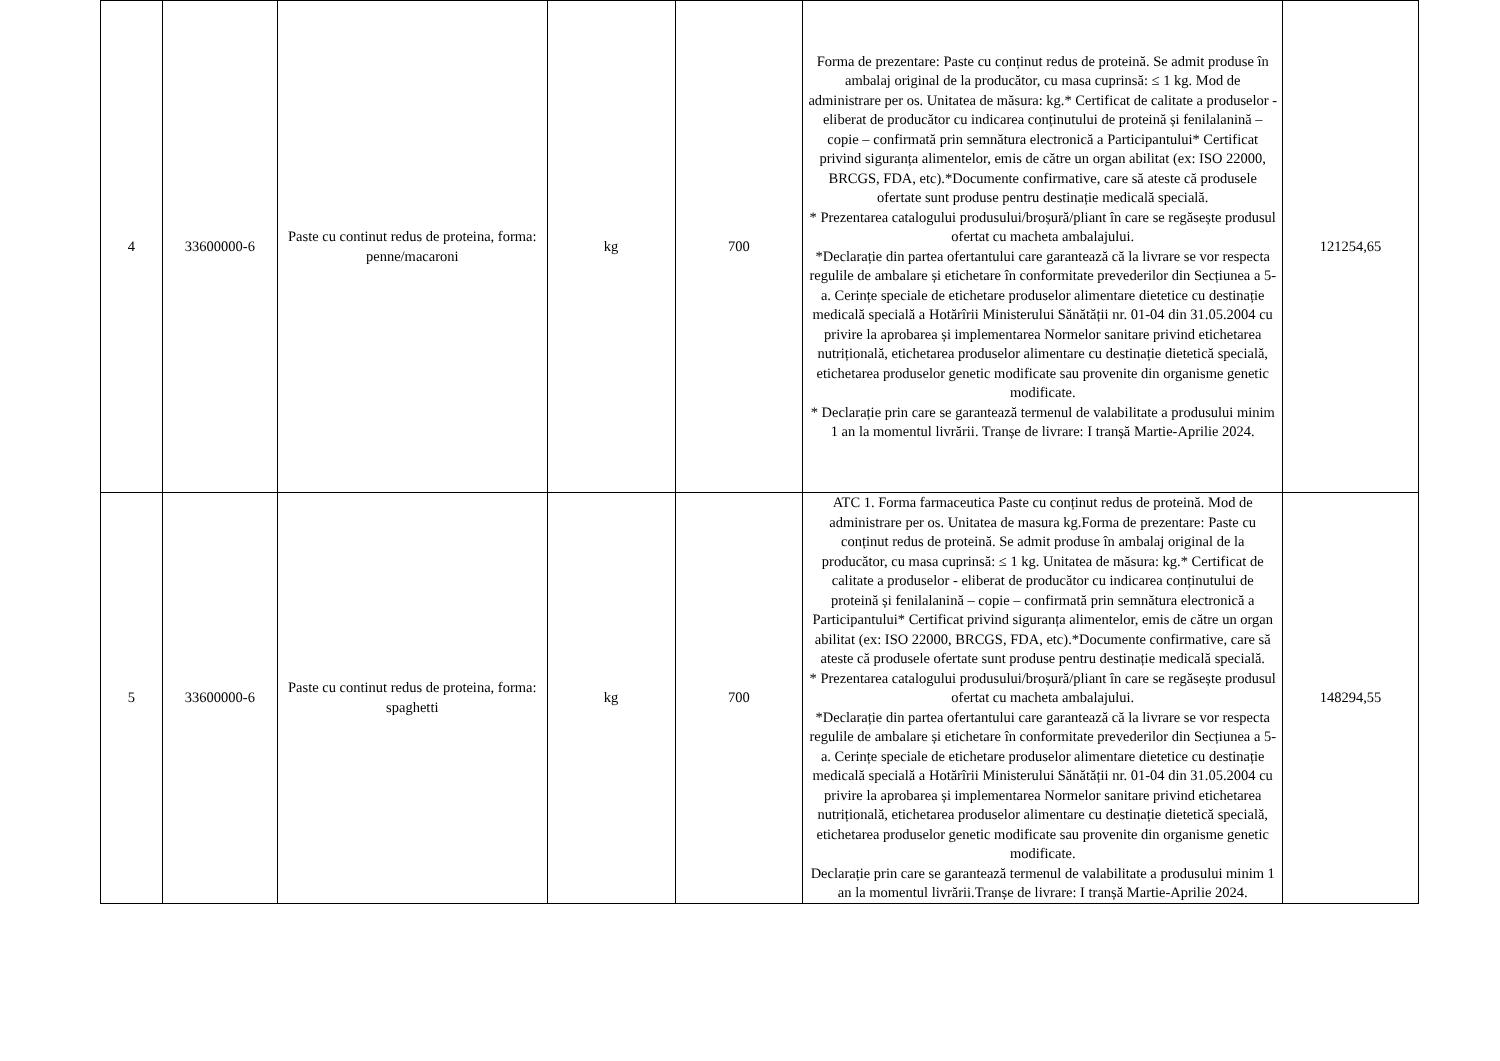| 4 | 33600000-6 | Paste cu continut redus de proteina, forma: penne/macaroni | kg | 700 | Forma de prezentare: Paste cu conținut redus de proteină. Se admit produse în ambalaj original de la producător, cu masa cuprinsă: ≤ 1 kg. Mod de administrare per os. Unitatea de măsura: kg.* Certificat de calitate a produselor - eliberat de producător cu indicarea conținutului de proteină și fenilalanină – copie – confirmată prin semnătura electronică a Participantului* Certificat privind siguranța alimentelor, emis de către un organ abilitat (ex: ISO 22000, BRCGS, FDA, etc).*Documente confirmative, care să ateste că produsele ofertate sunt produse pentru destinație medicală specială. * Prezentarea catalogului produsului/broșură/pliant în care se regăsește produsul ofertat cu macheta ambalajului. *Declarație din partea ofertantului care garantează că la livrare se vor respecta regulile de ambalare și etichetare în conformitate prevederilor din Secțiunea a 5-a. Cerințe speciale de etichetare produselor alimentare dietetice cu destinație medicală specială a Hotărîrii Ministerului Sănătății nr. 01-04 din 31.05.2004 cu privire la aprobarea și implementarea Normelor sanitare privind etichetarea nutrițională, etichetarea produselor alimentare cu destinație dietetică specială, etichetarea produselor genetic modificate sau provenite din organisme genetic modificate. * Declarație prin care se garantează termenul de valabilitate a produsului minim 1 an la momentul livrării. Tranșe de livrare: I tranșă Martie-Aprilie 2024. | 121254,65 |
| 5 | 33600000-6 | Paste cu continut redus de proteina, forma: spaghetti | kg | 700 | ATC 1. Forma farmaceutica Paste cu conținut redus de proteină. Mod de administrare per os. Unitatea de masura kg.Forma de prezentare: Paste cu conținut redus de proteină. Se admit produse în ambalaj original de la producător, cu masa cuprinsă: ≤ 1 kg. Unitatea de măsura: kg.* Certificat de calitate a produselor - eliberat de producător cu indicarea conținutului de proteină și fenilalanină – copie – confirmată prin semnătura electronică a Participantului* Certificat privind siguranța alimentelor, emis de către un organ abilitat (ex: ISO 22000, BRCGS, FDA, etc).*Documente confirmative, care să ateste că produsele ofertate sunt produse pentru destinație medicală specială. * Prezentarea catalogului produsului/broșură/pliant în care se regăsește produsul ofertat cu macheta ambalajului. *Declarație din partea ofertantului care garantează că la livrare se vor respecta regulile de ambalare și etichetare în conformitate prevederilor din Secțiunea a 5-a. Cerințe speciale de etichetare produselor alimentare dietetice cu destinație medicală specială a Hotărîrii Ministerului Sănătății nr. 01-04 din 31.05.2004 cu privire la aprobarea și implementarea Normelor sanitare privind etichetarea nutrițională, etichetarea produselor alimentare cu destinație dietetică specială, etichetarea produselor genetic modificate sau provenite din organisme genetic modificate. Declarație prin care se garantează termenul de valabilitate a produsului minim 1 an la momentul livrării.Tranșe de livrare: I tranșă Martie-Aprilie 2024. | 148294,55 |